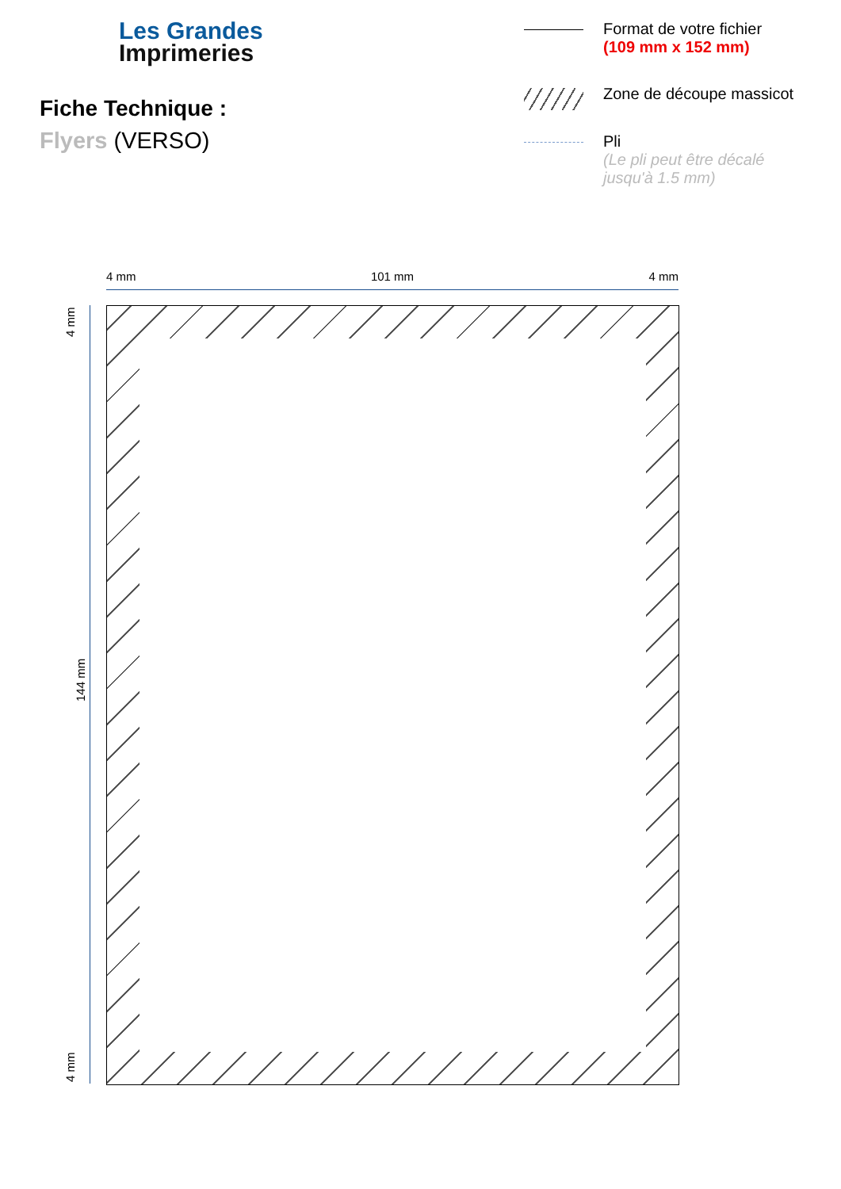Les Grandes
Imprimeries
Fiche Technique :
Flyers (VERSO)
Format de votre fichier
(109 mm x 152 mm)
Zone de découpe massicot
Pli
(Le pli peut être décalé jusqu'à 1.5 mm)
4 mm 101 mm 4 mm
4 mm
144 mm
4 mm